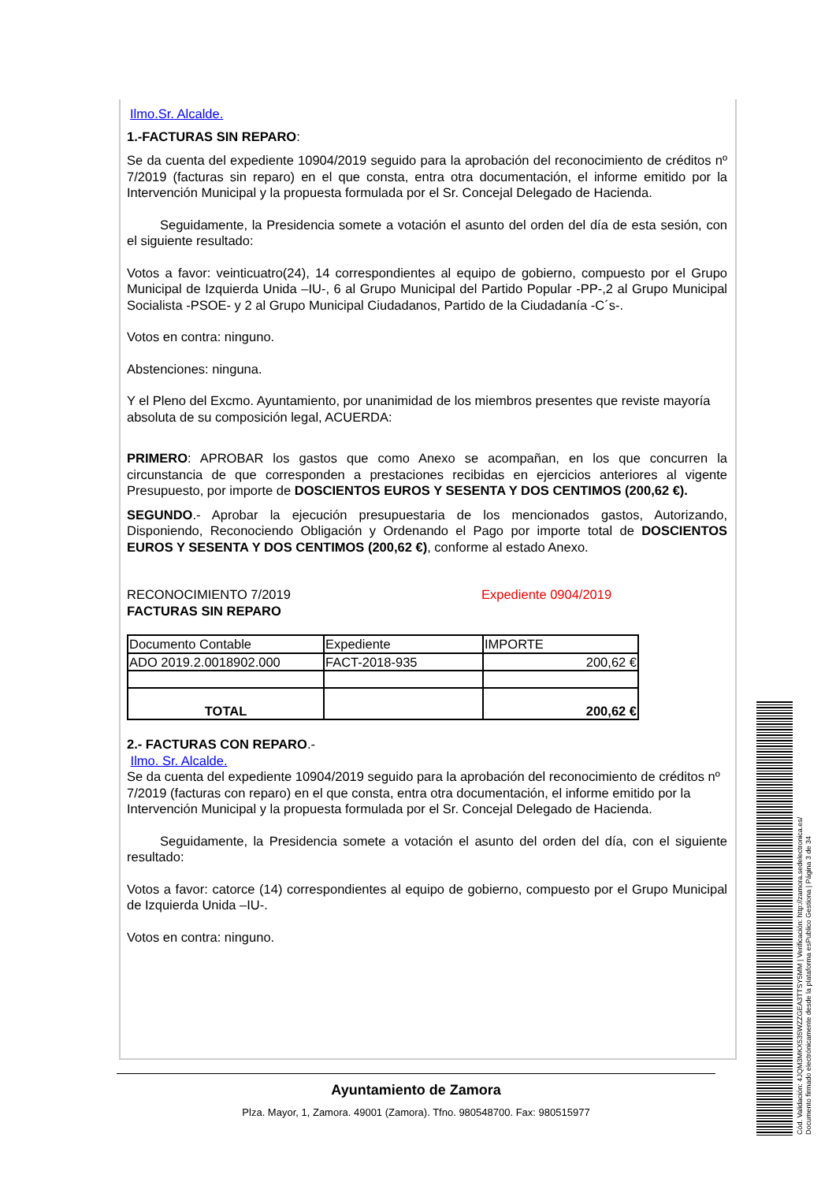Ilmo.Sr. Alcalde.
1.-FACTURAS SIN REPARO:
Se da cuenta del expediente 10904/2019 seguido para la aprobación del reconocimiento de créditos nº 7/2019 (facturas sin reparo) en el que consta, entra otra documentación, el informe emitido por la Intervención Municipal y la propuesta formulada por el Sr. Concejal Delegado de Hacienda.
Seguidamente, la Presidencia somete a votación el asunto del orden del día de esta sesión, con el siguiente resultado:
Votos a favor: veinticuatro(24), 14 correspondientes al equipo de gobierno, compuesto por el Grupo Municipal de Izquierda Unida –IU-, 6 al Grupo Municipal del Partido Popular -PP-,2 al Grupo Municipal Socialista -PSOE- y 2 al Grupo Municipal Ciudadanos, Partido de la Ciudadanía -C´s-.
Votos en contra: ninguno.
Abstenciones: ninguna.
Y el Pleno del Excmo. Ayuntamiento, por unanimidad de los miembros presentes que reviste mayoría absoluta de su composición legal, ACUERDA:
PRIMERO: APROBAR los gastos que como Anexo se acompañan, en los que concurren la circunstancia de que corresponden a prestaciones recibidas en ejercicios anteriores al vigente Presupuesto, por importe de DOSCIENTOS EUROS Y SESENTA Y DOS CENTIMOS (200,62 €).
SEGUNDO.- Aprobar la ejecución presupuestaria de los mencionados gastos, Autorizando, Disponiendo, Reconociendo Obligación y Ordenando el Pago por importe total de DOSCIENTOS EUROS Y SESENTA Y DOS CENTIMOS (200,62 €), conforme al estado Anexo.
RECONOCIMIENTO 7/2019
FACTURAS SIN REPARO
Expediente 0904/2019
| Documento Contable | Expediente | IMPORTE |
| ADO 2019.2.0018902.000 | FACT-2018-935 | 200,62 € |
| TOTAL | | 200,62 € |
2.- FACTURAS CON REPARO.-
Ilmo. Sr. Alcalde.
Se da cuenta del expediente 10904/2019 seguido para la aprobación del reconocimiento de créditos nº 7/2019 (facturas con reparo) en el que consta, entra otra documentación, el informe emitido por la Intervención Municipal y la propuesta formulada por el Sr. Concejal Delegado de Hacienda.
Seguidamente, la Presidencia somete a votación el asunto del orden del día, con el siguiente resultado:
Votos a favor: catorce (14) correspondientes al equipo de gobierno, compuesto por el Grupo Municipal de Izquierda Unida –IU-.
Votos en contra: ninguno.
Ayuntamiento de Zamora
Plza. Mayor, 1, Zamora. 49001 (Zamora). Tfno. 980548700. Fax: 980515977
Cód. Validación: 4JQM3MKX535WZZGEA3TTSY5MM | Verificación: http://zamora.sedelectronica.es/
Documento firmado electrónicamente desde la plataforma esPublico Gestiona | Página 3 de 34